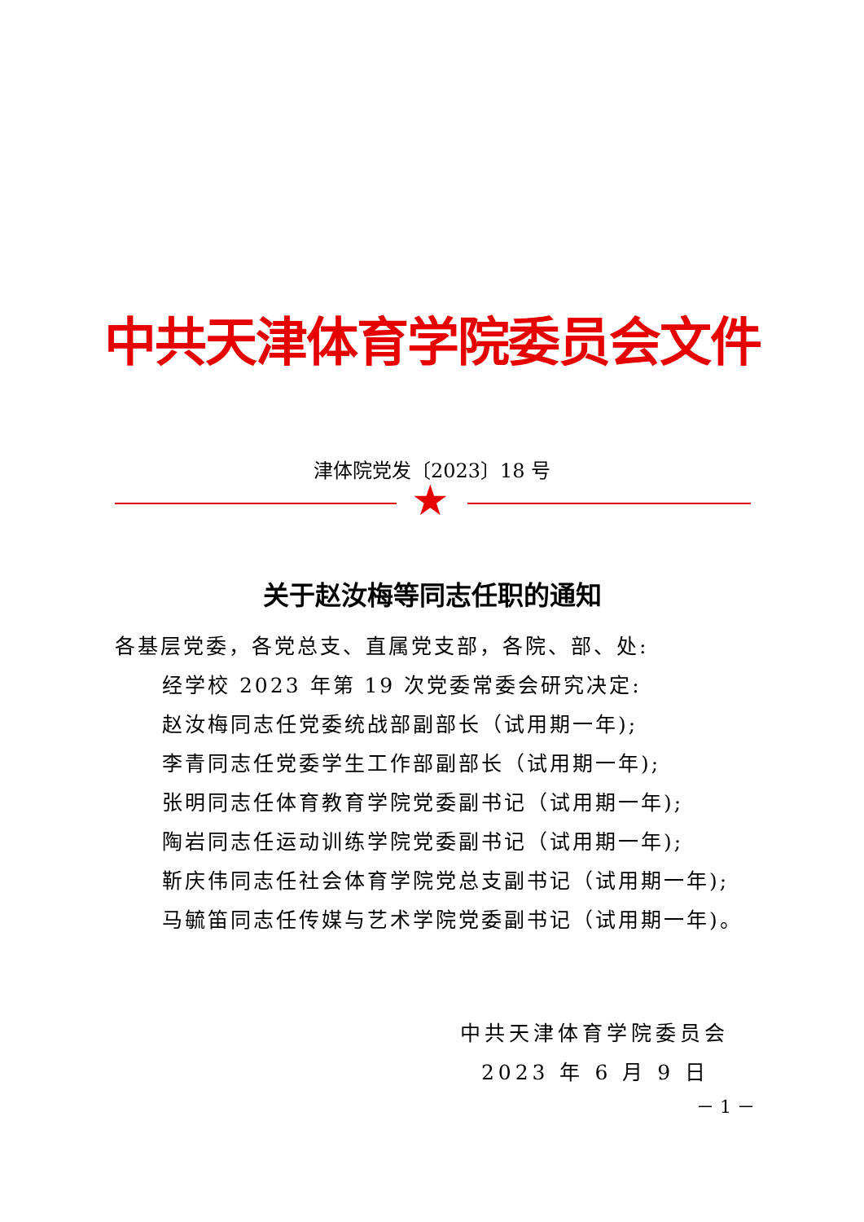中共天津体育学院委员会文件
津体院党发〔2023〕18 号
★
关于赵汝梅等同志任职的通知
各基层党委，各党总支、直属党支部，各院、部、处:
经学校 2023 年第 19 次党委常委会研究决定:
赵汝梅同志任党委统战部副部长（试用期一年);
李青同志任党委学生工作部副部长（试用期一年);
张明同志任体育教育学院党委副书记（试用期一年);
陶岩同志任运动训练学院党委副书记（试用期一年);
靳庆伟同志任社会体育学院党总支副书记（试用期一年);
马毓笛同志任传媒与艺术学院党委副书记（试用期一年)。
中共天津体育学院委员会
2023 年 6 月 9 日
－ 1 －